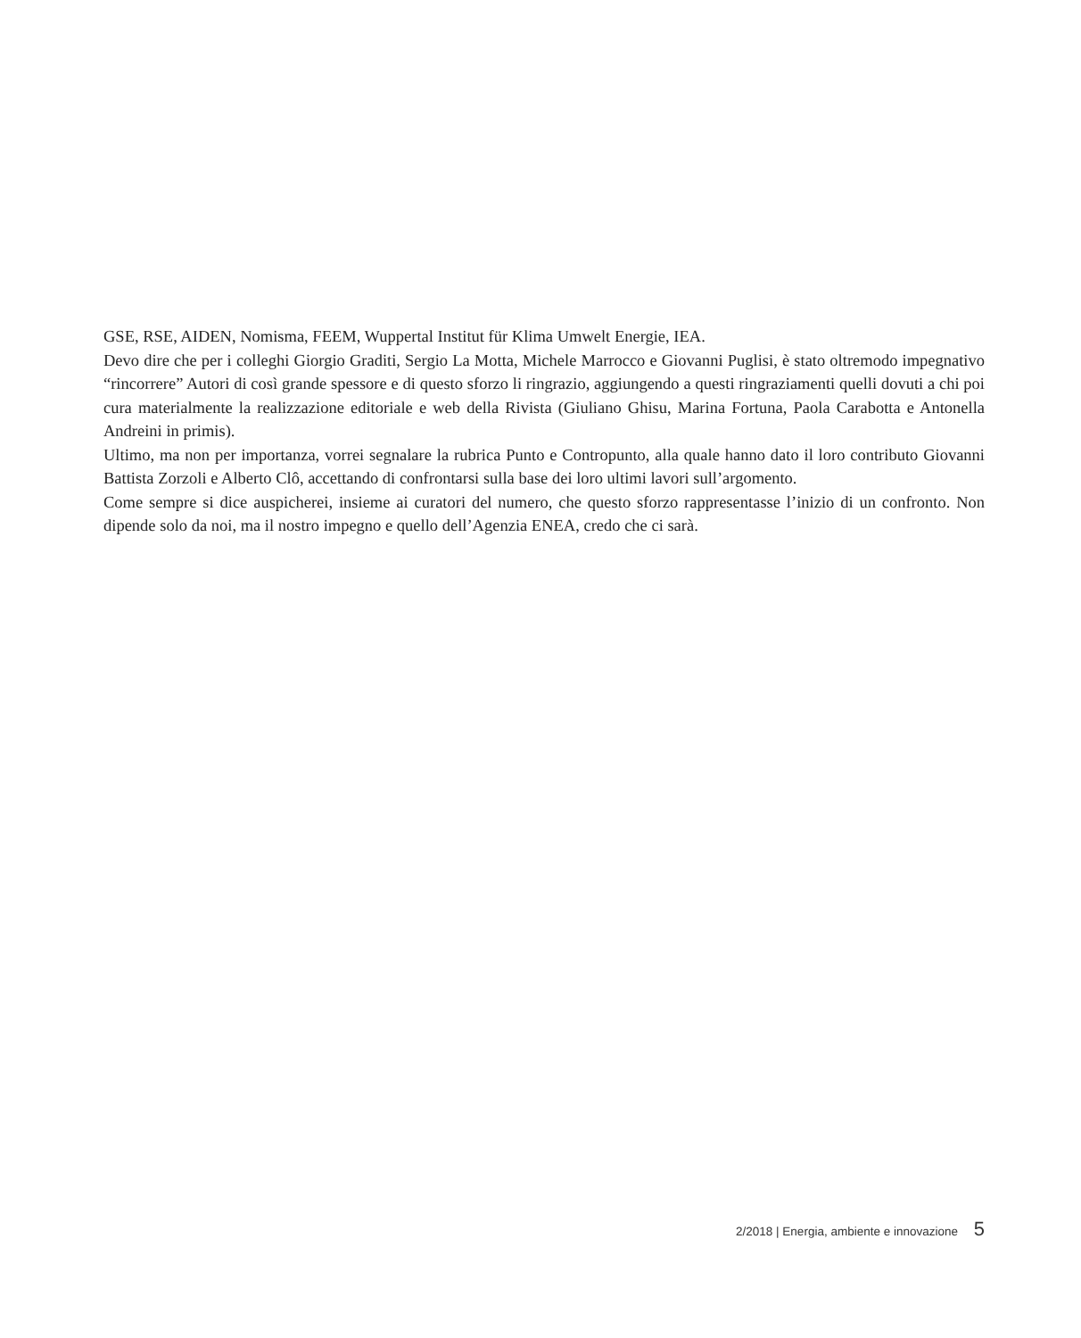GSE, RSE, AIDEN, Nomisma, FEEM, Wuppertal Institut für Klima Umwelt Energie, IEA.
Devo dire che per i colleghi Giorgio Graditi, Sergio La Motta, Michele Marrocco e Giovanni Puglisi, è stato oltremodo impegnativo “rincorrere” Autori di così grande spessore e di questo sforzo li ringrazio, aggiungendo a questi ringraziamenti quelli dovuti a chi poi cura materialmente la realizzazione editoriale e web della Rivista (Giuliano Ghisu, Marina Fortuna, Paola Carabotta e Antonella Andreini in primis).
Ultimo, ma non per importanza, vorrei segnalare la rubrica Punto e Contropunto, alla quale hanno dato il loro contributo Giovanni Battista Zorzoli e Alberto Clô, accettando di confrontarsi sulla base dei loro ultimi lavori sull’argomento.
Come sempre si dice auspicherei, insieme ai curatori del numero, che questo sforzo rappresentasse l’inizio di un confronto. Non dipende solo da noi, ma il nostro impegno e quello dell’Agenzia ENEA, credo che ci sarà.
2/2018 | Energia, ambiente e innovazione 5